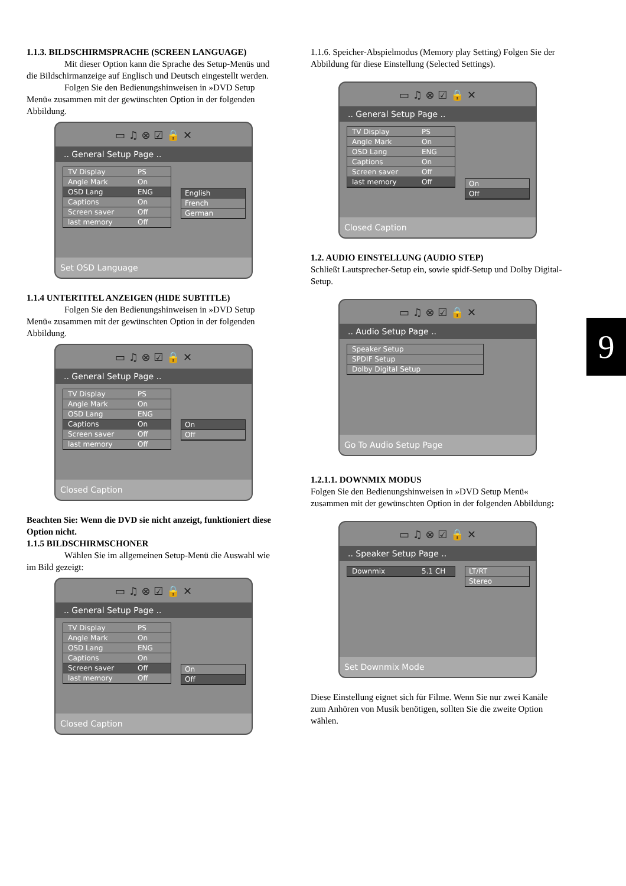1.1.3. BILDSCHIRMSPRACHE (SCREEN LANGUAGE)
Mit dieser Option kann die Sprache des Setup-Menüs und die Bildschirmanzeige auf Englisch und Deutsch eingestellt werden.
Folgen Sie den Bedienungshinweisen in »DVD Setup Menü« zusammen mit der gewünschten Option in der folgenden Abbildung.
▭ ♫ ⊗ ☑ 🔒 ✕
.. General Setup Page ..
TV Display PS
Angle Mark On
OSD Lang ENG
Captions On
Screen saver Off
last memory Off
English
French
German
Set OSD Language
1.1.4 UNTERTITEL ANZEIGEN (HIDE SUBTITLE)
Folgen Sie den Bedienungshinweisen in »DVD Setup Menü« zusammen mit der gewünschten Option in der folgenden Abbildung.
▭ ♫ ⊗ ☑ 🔒 ✕
.. General Setup Page ..
TV Display PS
Angle Mark On
OSD Lang ENG
Captions On
Screen saver Off
last memory Off
On
Off
Closed Caption
Beachten Sie: Wenn die DVD sie nicht anzeigt, funktioniert diese Option nicht.
1.1.5 BILDSCHIRMSCHONER
Wählen Sie im allgemeinen Setup-Menü die Auswahl wie im Bild gezeigt:
▭ ♫ ⊗ ☑ 🔒 ✕
.. General Setup Page ..
TV Display PS
Angle Mark On
OSD Lang ENG
Captions On
Screen saver Off
last memory Off
On
Off
Closed Caption
1.1.6. Speicher-Abspielmodus (Memory play Setting) Folgen Sie der Abbildung für diese Einstellung (Selected Settings).
▭ ♫ ⊗ ☑ 🔒 ✕
.. General Setup Page ..
TV Display PS
Angle Mark On
OSD Lang ENG
Captions On
Screen saver Off
last memory Off
On
Off
Closed Caption
1.2. AUDIO EINSTELLUNG (AUDIO STEP)
Schließt Lautsprecher-Setup ein, sowie spidf-Setup und Dolby Digital-Setup.
▭ ♫ ⊗ ☑ 🔒 ✕
.. Audio Setup Page ..
Speaker Setup
SPDIF Setup
Dolby Digital Setup
Go To Audio Setup Page
1.2.1.1. DOWNMIX MODUS
Folgen Sie den Bedienungshinweisen in »DVD Setup Menü« zusammen mit der gewünschten Option in der folgenden Abbildung:
▭ ♫ ⊗ ☑ 🔒 ✕
.. Speaker Setup Page ..
Downmix 5.1 CH LT/RT
Stereo
Set Downmix Mode
Diese Einstellung eignet sich für Filme. Wenn Sie nur zwei Kanäle zum Anhören von Musik benötigen, sollten Sie die zweite Option wählen.
9